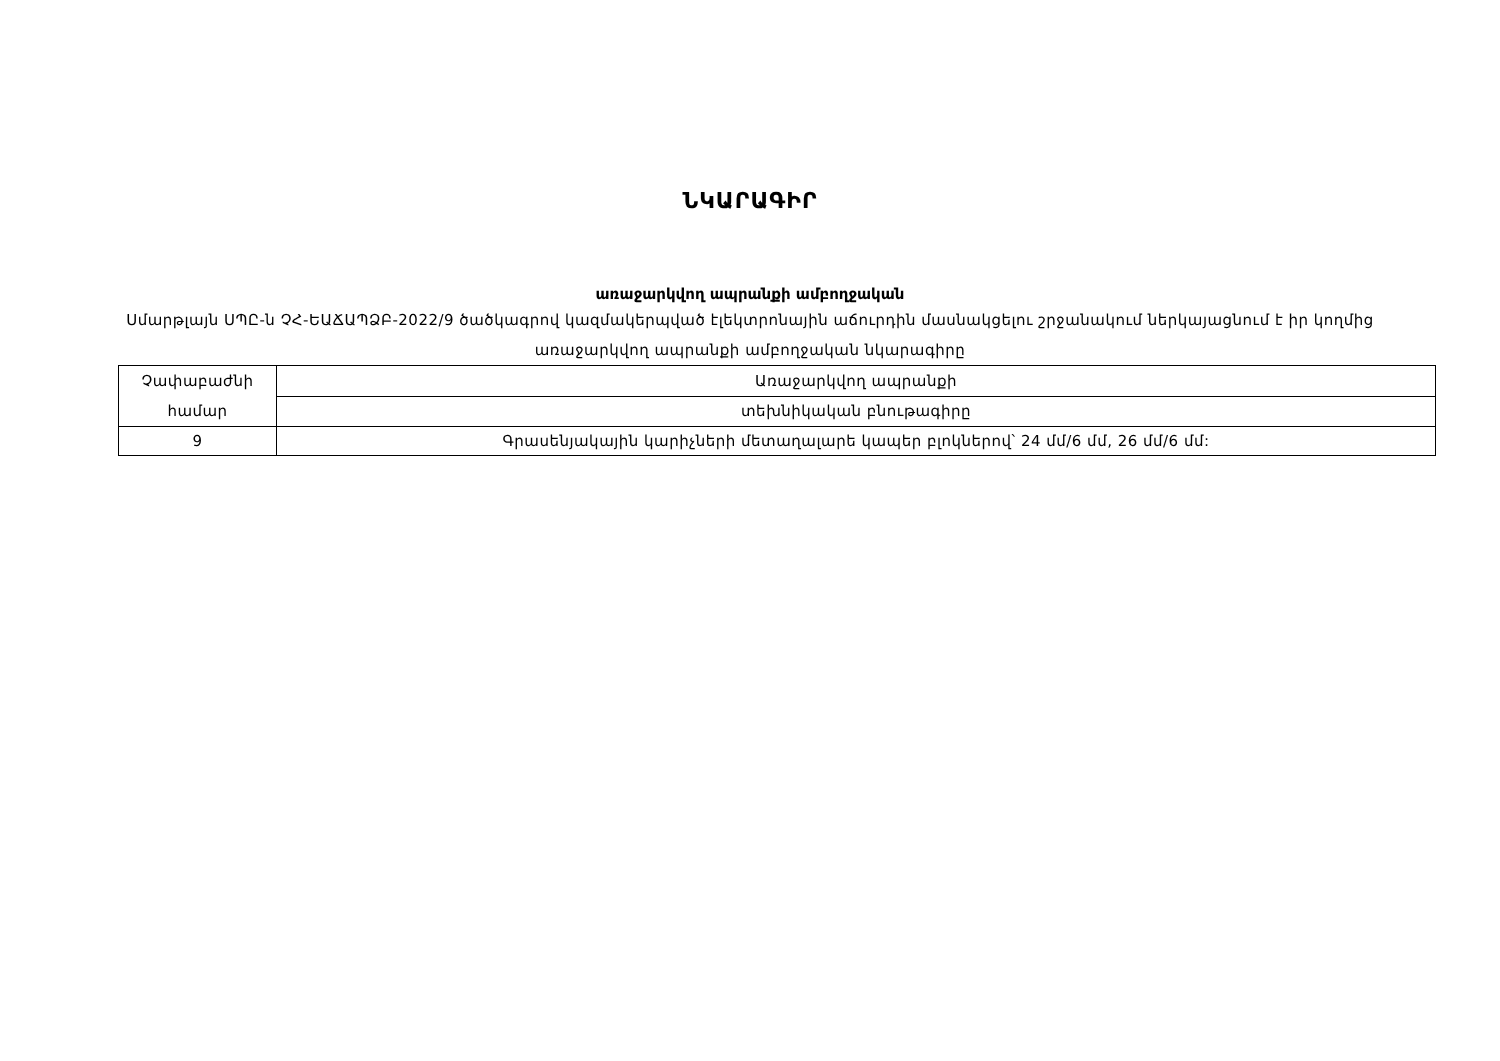ՆԿԱՐԱԳԻՐ
առաջարկվող ապրանքի ամբողջական
Սմարթլայն ՍՊԸ-ն ՉՀ-ԵԱՃԱՊՁԲ-2022/9 ծածկագրով կազմակերպված էլեկտրոնային աճուրդին մասնակցելու շրջանակում ներկայացնում է իր կողմից առաջարկվող ապրանքի ամբողջական նկարագիրը
| Չափաբաժնի համար | Առաջարկվող ապրանքի |
| | տեխնիկական բնութագիրը |
| 9 | Գրասենյակային կարիչների մետաղալարե կապեր բլոկներով՝ 24 մմ/6 մմ, 26 մմ/6 մմ: |